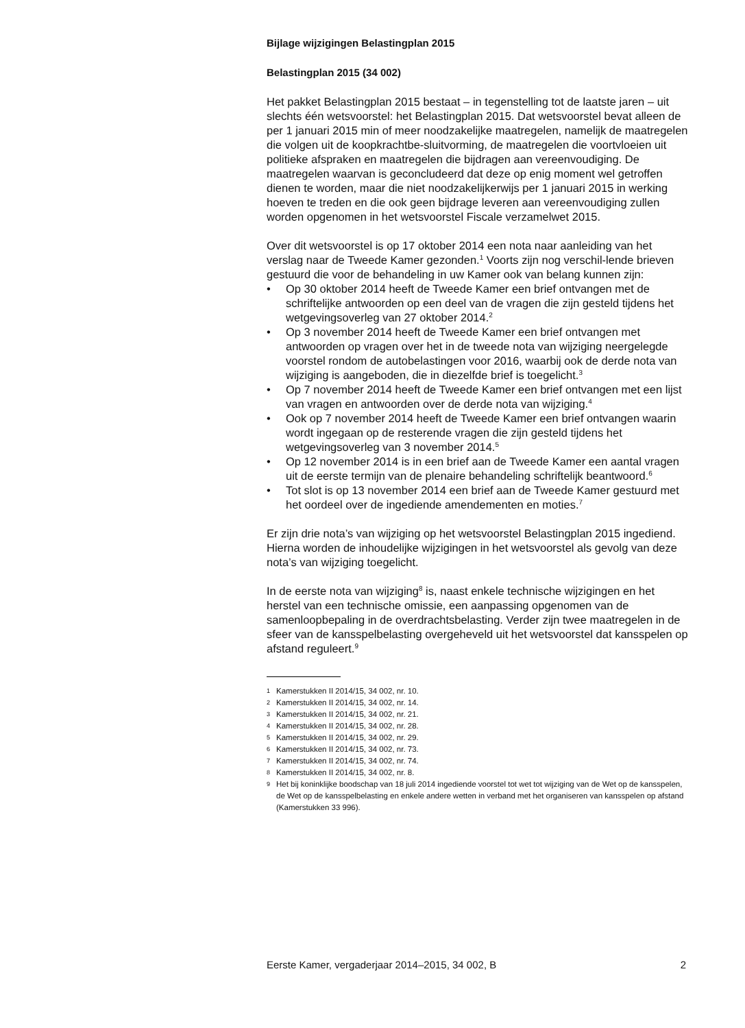Bijlage wijzigingen Belastingplan 2015
Belastingplan 2015 (34 002)
Het pakket Belastingplan 2015 bestaat – in tegenstelling tot de laatste jaren – uit slechts één wetsvoorstel: het Belastingplan 2015. Dat wetsvoorstel bevat alleen de per 1 januari 2015 min of meer noodzakelijke maatregelen, namelijk de maatregelen die volgen uit de koopkrachtbe-sluitvorming, de maatregelen die voortvloeien uit politieke afspraken en maatregelen die bijdragen aan vereenvoudiging. De maatregelen waarvan is geconcludeerd dat deze op enig moment wel getroffen dienen te worden, maar die niet noodzakelijkerwijs per 1 januari 2015 in werking hoeven te treden en die ook geen bijdrage leveren aan vereenvoudiging zullen worden opgenomen in het wetsvoorstel Fiscale verzamelwet 2015.
Over dit wetsvoorstel is op 17 oktober 2014 een nota naar aanleiding van het verslag naar de Tweede Kamer gezonden.<sup>1</sup> Voorts zijn nog verschil-lende brieven gestuurd die voor de behandeling in uw Kamer ook van belang kunnen zijn:
• Op 30 oktober 2014 heeft de Tweede Kamer een brief ontvangen met de schriftelijke antwoorden op een deel van de vragen die zijn gesteld tijdens het wetgevingsoverleg van 27 oktober 2014.<sup>2</sup>
• Op 3 november 2014 heeft de Tweede Kamer een brief ontvangen met antwoorden op vragen over het in de tweede nota van wijziging neergelegde voorstel rondom de autobelastingen voor 2016, waarbij ook de derde nota van wijziging is aangeboden, die in diezelfde brief is toegelicht.<sup>3</sup>
• Op 7 november 2014 heeft de Tweede Kamer een brief ontvangen met een lijst van vragen en antwoorden over de derde nota van wijziging.<sup>4</sup>
• Ook op 7 november 2014 heeft de Tweede Kamer een brief ontvangen waarin wordt ingegaan op de resterende vragen die zijn gesteld tijdens het wetgevingsoverleg van 3 november 2014.<sup>5</sup>
• Op 12 november 2014 is in een brief aan de Tweede Kamer een aantal vragen uit de eerste termijn van de plenaire behandeling schriftelijk beantwoord.<sup>6</sup>
• Tot slot is op 13 november 2014 een brief aan de Tweede Kamer gestuurd met het oordeel over de ingediende amendementen en moties.<sup>7</sup>
Er zijn drie nota’s van wijziging op het wetsvoorstel Belastingplan 2015 ingediend. Hierna worden de inhoudelijke wijzigingen in het wetsvoorstel als gevolg van deze nota’s van wijziging toegelicht.
In de eerste nota van wijziging<sup>8</sup> is, naast enkele technische wijzigingen en het herstel van een technische omissie, een aanpassing opgenomen van de samenloopbepaling in de overdrachtsbelasting. Verder zijn twee maatregelen in de sfeer van de kansspelbelasting overgeheveld uit het wetsvoorstel dat kansspelen op afstand reguleert.<sup>9</sup>
1 Kamerstukken II 2014/15, 34 002, nr. 10.
2 Kamerstukken II 2014/15, 34 002, nr. 14.
3 Kamerstukken II 2014/15, 34 002, nr. 21.
4 Kamerstukken II 2014/15, 34 002, nr. 28.
5 Kamerstukken II 2014/15, 34 002, nr. 29.
6 Kamerstukken II 2014/15, 34 002, nr. 73.
7 Kamerstukken II 2014/15, 34 002, nr. 74.
8 Kamerstukken II 2014/15, 34 002, nr. 8.
9 Het bij koninklijke boodschap van 18 juli 2014 ingediende voorstel tot wet tot wijziging van de Wet op de kansspelen, de Wet op de kansspelbelasting en enkele andere wetten in verband met het organiseren van kansspelen op afstand (Kamerstukken 33 996).
Eerste Kamer, vergaderjaar 2014–2015, 34 002, B 2